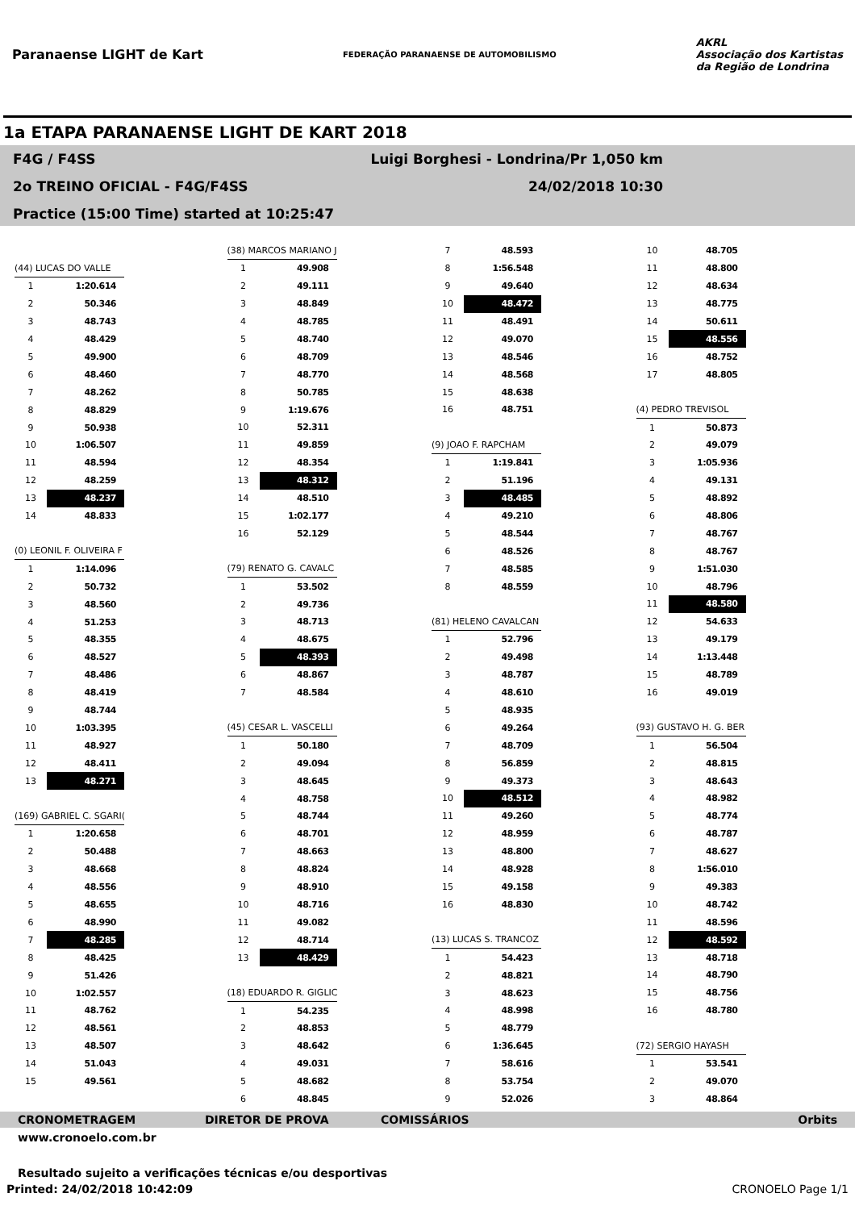Paranaense LIGHT de Kart FEDERAÇÃO PARANAENSE DE AUTOMOBILISMO AKRL
Associação dos Kartistas
da Região de Londrina
1a ETAPA PARANAENSE LIGHT DE KART 2018
F4G / F4SS Luigi Borghesi - Londrina/Pr 1,050 km
2o TREINO OFICIAL - F4G/F4SS 24/02/2018 10:30
Practice (15:00 Time) started at 10:25:47
(44) LUCAS DO VALLE
| 1 | 1:20.614 |
| 2 | 50.346 |
| 3 | 48.743 |
| 4 | 48.429 |
| 5 | 49.900 |
| 6 | 48.460 |
| 7 | 48.262 |
| 8 | 48.829 |
| 9 | 50.938 |
| 10 | 1:06.507 |
| 11 | 48.594 |
| 12 | 48.259 |
| 13 | 48.237 |
| 14 | 48.833 |
(0) LEONIL F. OLIVEIRA F
| 1 | 1:14.096 |
| 2 | 50.732 |
| 3 | 48.560 |
| 4 | 51.253 |
| 5 | 48.355 |
| 6 | 48.527 |
| 7 | 48.486 |
| 8 | 48.419 |
| 9 | 48.744 |
| 10 | 1:03.395 |
| 11 | 48.927 |
| 12 | 48.411 |
| 13 | 48.271 |
(169) GABRIEL C. SGARI(
| 1 | 1:20.658 |
| 2 | 50.488 |
| 3 | 48.668 |
| 4 | 48.556 |
| 5 | 48.655 |
| 6 | 48.990 |
| 7 | 48.285 |
| 8 | 48.425 |
| 9 | 51.426 |
| 10 | 1:02.557 |
| 11 | 48.762 |
| 12 | 48.561 |
| 13 | 48.507 |
| 14 | 51.043 |
| 15 | 49.561 |
(38) MARCOS MARIANO J
| 1 | 49.908 |
| 2 | 49.111 |
| 3 | 48.849 |
| 4 | 48.785 |
| 5 | 48.740 |
| 6 | 48.709 |
| 7 | 48.770 |
| 8 | 50.785 |
| 9 | 1:19.676 |
| 10 | 52.311 |
| 11 | 49.859 |
| 12 | 48.354 |
| 13 | 48.312 |
| 14 | 48.510 |
| 15 | 1:02.177 |
| 16 | 52.129 |
(79) RENATO G. CAVALC
| 1 | 53.502 |
| 2 | 49.736 |
| 3 | 48.713 |
| 4 | 48.675 |
| 5 | 48.393 |
| 6 | 48.867 |
| 7 | 48.584 |
(45) CESAR L. VASCELLI
| 1 | 50.180 |
| 2 | 49.094 |
| 3 | 48.645 |
| 4 | 48.758 |
| 5 | 48.744 |
| 6 | 48.701 |
| 7 | 48.663 |
| 8 | 48.824 |
| 9 | 48.910 |
| 10 | 48.716 |
| 11 | 49.082 |
| 12 | 48.714 |
| 13 | 48.429 |
(18) EDUARDO R. GIGLIC
| 1 | 54.235 |
| 2 | 48.853 |
| 3 | 48.642 |
| 4 | 49.031 |
| 5 | 48.682 |
| 6 | 48.845 |
| 7 | 48.593 |
| 8 | 1:56.548 |
| 9 | 49.640 |
| 10 | 48.472 |
| 11 | 48.491 |
| 12 | 49.070 |
| 13 | 48.546 |
| 14 | 48.568 |
| 15 | 48.638 |
| 16 | 48.751 |
(9) JOAO F. RAPCHAM
| 1 | 1:19.841 |
| 2 | 51.196 |
| 3 | 48.485 |
| 4 | 49.210 |
| 5 | 48.544 |
| 6 | 48.526 |
| 7 | 48.585 |
| 8 | 48.559 |
(81) HELENO CAVALCAN
| 1 | 52.796 |
| 2 | 49.498 |
| 3 | 48.787 |
| 4 | 48.610 |
| 5 | 48.935 |
| 6 | 49.264 |
| 7 | 48.709 |
| 8 | 56.859 |
| 9 | 49.373 |
| 10 | 48.512 |
| 11 | 49.260 |
| 12 | 48.959 |
| 13 | 48.800 |
| 14 | 48.928 |
| 15 | 49.158 |
| 16 | 48.830 |
(13) LUCAS S. TRANCOZ
| 1 | 54.423 |
| 2 | 48.821 |
| 3 | 48.623 |
| 4 | 48.998 |
| 5 | 48.779 |
| 6 | 1:36.645 |
| 7 | 58.616 |
| 8 | 53.754 |
| 9 | 52.026 |
| 10 | 48.705 |
| 11 | 48.800 |
| 12 | 48.634 |
| 13 | 48.775 |
| 14 | 50.611 |
| 15 | 48.556 |
| 16 | 48.752 |
| 17 | 48.805 |
(4) PEDRO TREVISOL
| 1 | 50.873 |
| 2 | 49.079 |
| 3 | 1:05.936 |
| 4 | 49.131 |
| 5 | 48.892 |
| 6 | 48.806 |
| 7 | 48.767 |
| 8 | 48.767 |
| 9 | 1:51.030 |
| 10 | 48.796 |
| 11 | 48.580 |
| 12 | 54.633 |
| 13 | 49.179 |
| 14 | 1:13.448 |
| 15 | 48.789 |
| 16 | 49.019 |
(93) GUSTAVO H. G. BER
| 1 | 56.504 |
| 2 | 48.815 |
| 3 | 48.643 |
| 4 | 48.982 |
| 5 | 48.774 |
| 6 | 48.787 |
| 7 | 48.627 |
| 8 | 1:56.010 |
| 9 | 49.383 |
| 10 | 48.742 |
| 11 | 48.596 |
| 12 | 48.592 |
| 13 | 48.718 |
| 14 | 48.790 |
| 15 | 48.756 |
| 16 | 48.780 |
(72) SERGIO HAYASH
| 1 | 53.541 |
| 2 | 49.070 |
| 3 | 48.864 |
CRONOMETRAGEM DIRETOR DE PROVA COMISSÁRIOS Orbits
www.cronoelo.com.br
Resultado sujeito a verificações técnicas e/ou desportivas
Printed: 24/02/2018 10:42:09 CRONOELO Page 1/1